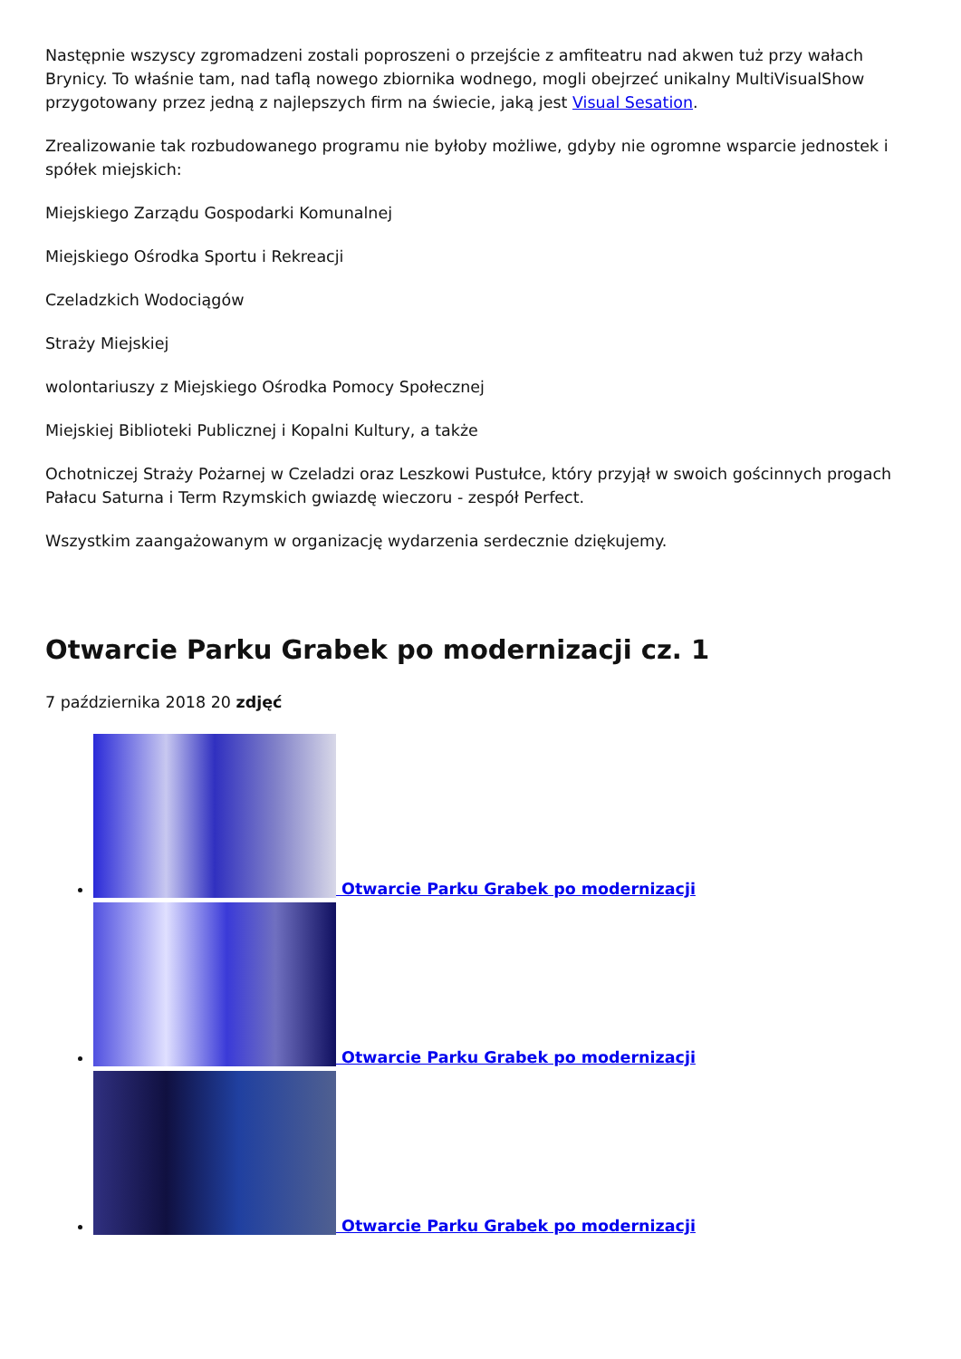Następnie wszyscy zgromadzeni zostali poproszeni o przejście z amfiteatru nad akwen tuż przy wałach Brynicy. To właśnie tam, nad taflą nowego zbiornika wodnego, mogli obejrzeć unikalny MultiVisualShow przygotowany przez jedną z najlepszych firm na świecie, jaką jest Visual Sesation.
Zrealizowanie tak rozbudowanego programu nie byłoby możliwe, gdyby nie ogromne wsparcie jednostek i spółek miejskich:
Miejskiego Zarządu Gospodarki Komunalnej
Miejskiego Ośrodka Sportu i Rekreacji
Czeladzkich Wodociągów
Straży Miejskiej
wolontariuszy z Miejskiego Ośrodka Pomocy Społecznej
Miejskiej Biblioteki Publicznej i Kopalni Kultury, a także
Ochotniczej Straży Pożarnej w Czeladzi oraz Leszkowi Pustułce, który przyjął w swoich gościnnych progach Pałacu Saturna i Term Rzymskich gwiazdę wieczoru - zespół Perfect.
Wszystkim zaangażowanym w organizację wydarzenia serdecznie dziękujemy.
Otwarcie Parku Grabek po modernizacji cz. 1
7 października 2018 20 zdjęć
Otwarcie Parku Grabek po modernizacji
Otwarcie Parku Grabek po modernizacji
Otwarcie Parku Grabek po modernizacji